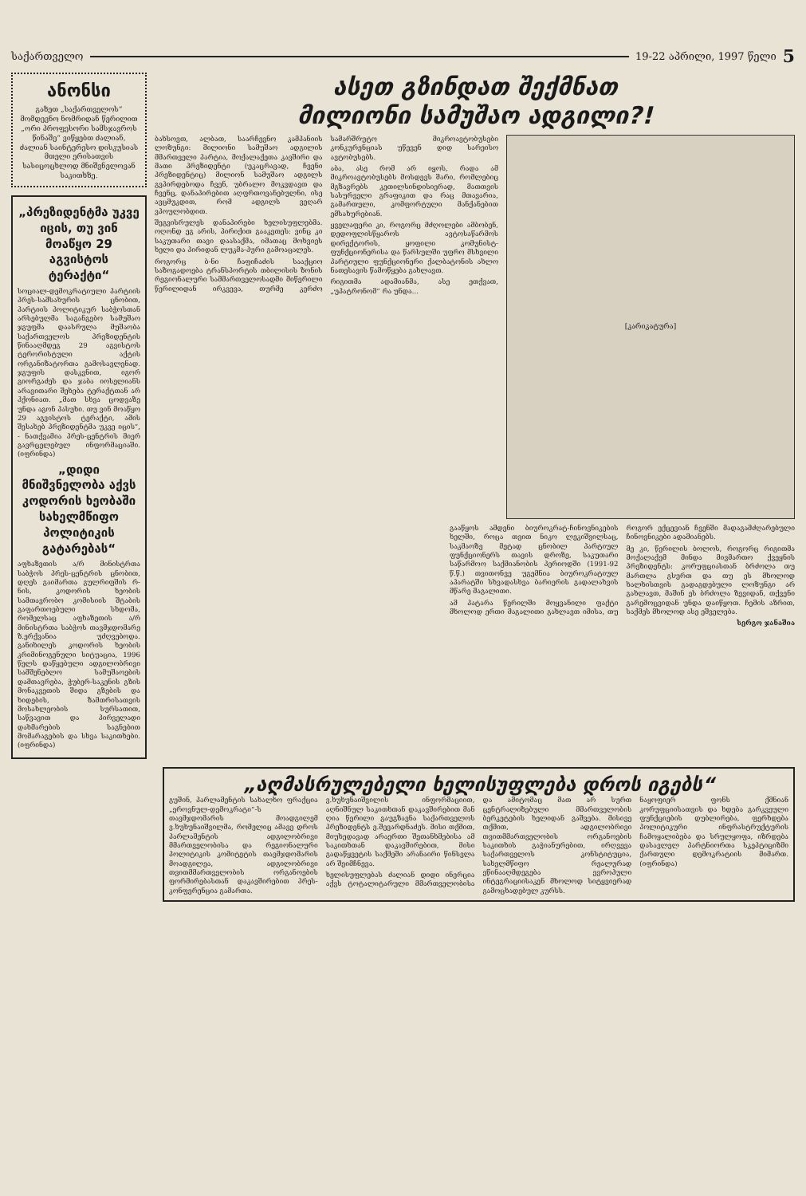საქართველო 19-22 აპრილი, 1997 წელი 5
ანონსი
გაზეთ „საქართველოს“ მომდევნო ნომრიდან წერილით „ორი პროფესორი სამსჯავროს წინაშე“ ვიწყებთ ძალიან, ძალიან საინტერესო დისკუსიას მთელი ერისათვის სასიცოცხლოდ მნიშვნელოვან საკითხზე.
„პრეზიდენტმა უკვე იცის, თუ ვინ მოაწყო 29 აგვისტოს ტერაქტი“
სოციალ-დემოკრატიული პარტიის პრეს-სამსახურის ცნობით, პარტიის პოლიტიკურ საბჭოსთან არსებულმა საგანგებო სამუშაო ჯგუფმა დაასრულა მუშაობა საქართველოს პრეზიდენტის წინააღმდეგ 29 აგვისტოს ტერორისტული აქტის ორგანიზატორთა გამოსავლენად. ჯგუფის დასკვნით, იგორ გიორგაძეს და ჯაბა იოსელიანს არავითარი შეხება ტერაქტთან არ ჰქონიათ. „მათ სხვა ცოდვაზე უნდა აგონ პასუხი. თუ ვინ მოაწყო 29 აგვისტოს ტერაქტი, ამის შესახებ პრეზიდენტმა უკვე იცის“, - ნათქვამია პრეს-ცენტრის მიერ გავრცელებულ ინფორმაციაში. (იფრინდა)
„დიდი მნიშვნელობა აქვს კოდორის ხეობაში სახელმწიფო პოლიტიკის გატარებას“
აფხაზეთის ა/რ მინისტრთა საბჭოს პრეს-ცენტრის ცნობით, დღეს გაიმართა გულრიფშის რ-ნის, კოდორის ხეობის სამთავრობო კომისიის შტაბის გაფართოებული სხდომა, რომელსაც აფხაზეთის ა/რ მინისტრთა საბჭოს თავმჯდომარე ზ.ერქვანია უძღვებოდა. განიხილეს კოდორის ხეობის კრიმინოგენული სიტუაცია, 1996 წელს დაწყებული ადგილობრივი სამშენებლო სამუშაოების დამთავრება, ჭუბერ-საკენის გზის მონაკვეთის შიდა გზების და ხიდების, ზამთრისათვის მოსახლეობის სურსათით, საწვავით და პირველადი დახმარების საგნებით მომარაგების და სხვა საკითხები. (იფრინდა)
ასეთ გზინდათ შექმნათ
მილიონი სამუშაო ადგილი?!
ბახსოვთ, ალბათ, საარჩევნო კამპანიის ლოზუნგი: მილიონი სამუშაო ადგილის მმართველი პარტია, მოქალაქეთა კავშირი და მათი პრეზიდენტი (უკაცრავად, ჩვენი პრეზიდენტიც) მილიონ სამუშაო ადგილს გვპირდებოდა ჩვენ, უბრალო მოკვდავთ და ჩვენც, დანაპირებით აღფრთოვანებულნი, ისე ავცმუკდით, რომ ადგილს ვეღარ ვპოულობდით.
შეგვისრულეს დანაპირები ხელისუფლებმა. ოღონდ ეგ არის, პირიქით გააკეთეს: ვინც კი საკუთარი თავი დაასაქმა, იმათაც მოხვიეს ხელი და პირიდან ლუკმა-პური გამოაცალეს.
როგორც ბ-ნი ჩაფიჩაძის სააქციო საზოგადოება ტრანსპორტის თბილისის ზონის რეგიონალური სამმართველოსადმი მიწერილი წერილიდან ირკვევა, თურმე კერძო სამარშრუტო მიკროავტობუსები კონკურენციას უწევენ დიდ სარეისო ავტობუსებს.
აბა, ასე რომ არ იყოს, რადა ამ მიკროავტობუსებს მოსდევს შარი, რომლებიც მგზავრებს კეთილსინდისიერად, მათთვის სასურველი გრაფიკით და რაც მთავარია, გამართული, კომფორტული მანქანებით ემსახურებიან.
ყველაფერი კი, როგორც მძღოლები ამბობენ, დედოფლისწყაროს ავტოსაწარმოს დირექტორის, ყოფილი კომუნისტ-ფუნქციონერისა და წარსულში უფრო მსხვილი პარტიული ფუნქციონერი ქალბატონის ახლო ნათესავის წამოწყება გახლავთ.
რიგითმა ადამიანმა, ასე ეთქვათ, „უპატრონომ“ რა უნდა...
[კარიკატურა]
გააწყოს ამდენი ბიუროკრატ-ჩინოვნიკების ხელში, როცა თვით ნიკო ლეკიშვილსაც, საკმაოზე მეტად ცნობილ პარტიულ ფუნქციონერს თავის დროზე, საკუთარი საწარმოო საქმიანობის პერიოდში (1991-92 წ.წ.) თვითონვე უგემნია ბიუროკრატიულ აპარატში სხვადასხვა ბარიერის გადალახვის მწარე მაგალითი.
ამ პატარა წერილში მოყვანილი ფაქტი მხოლოდ ერთი მაგალითი გახლავთ იმისა, თუ როგორ ექცევიან ჩვენში მადაგამძღარებული ჩინოვნიკები ადამიანებს.
მე კი, წერილის ბოლოს, როგორც რიგითმა მოქალაქემ მინდა მივმართო ქვეყნის პრეზიდენტს: კორუფციასთან ბრძოლა თუ მართლა გსურთ და თუ ეს მხოლოდ ხალხისთვის გადაგდებული ლოზუნგი არ გახლავთ, მაშინ ეს ბრძოლა ზევიდან, თქვენი გარემოცვიდან უნდა დაიწყოთ. ჩემის აზრით, საქმეს მხოლოდ ასე ეშველება.
სერგო ჯანაშია
„აღმასრულებელი ხელისუფლება დროს იგებს“
გუშინ, პარლამენტის სახალხო ფრაქცია „ეროვნულ-დემოკრატი“-ს თავმჯდომარის მოადგილემ ვ.ხუხუნაიშვილმა, რომელიც ამავე დროს პარლამენტის ადგილობრივი მმართველობისა და რეგიონალური პოლიტიკის კომიტეტის თავმჯდომარის მოადგილეა, ადგილობრივი თვითმმართველობის ორგანოების ფორმირებასთან დაკავშირებით პრეს-კონფერენცია გამართა.
ვ.ხუხუნაიშვილის ინფორმაციით, აღნიშნულ საკითხთან დაკავშირებით მან ღია წერილი გაუგზავნა საქართველოს პრეზიდენტს ე.შევარდნაძეს. მისი თქმით, მიუხედავად არაერთი შეთანხმებისა ამ საკითხთან დაკავშირებით, მისი გადაწყვეტის საქმეში არანაირი წინსვლა არ შეიმჩნევა.
ხელისუფლებას ძალიან დიდი ინერცია აქვს ტოტალიტარული მმართველობისა და ამიტომაც მათ არ სურთ ცენტრალიზებული მმართველობის ბერკეტების ხელიდან გაშვება. მისივე თქმით, ადგილობრივი თვითმმართველობის ორგანოების საკითხის გაჭიანურებით, ირღვევა საქართველოს კონსტიტუცია, სახელმწიფო რეალურად ეწინააღმდეგება ევროპული ინტეგრაციისაკენ მხოლოდ სიტყვიერად გამოცხადებულ კურსს.
ნაყოფიერ ფონს ქმნიან კორუფციისათვის და ხდება გარკვეული ფუნქციების დუბლირება, ფერხდება პოლიტიკური ინფრასტრუქტურის ჩამოყალიბება და სრულყოფა, იზრდება დასავლელ პარტნიორთა სკეპტიციზმი ქართული დემოკრატიის მიმართ. (იფრინდა)